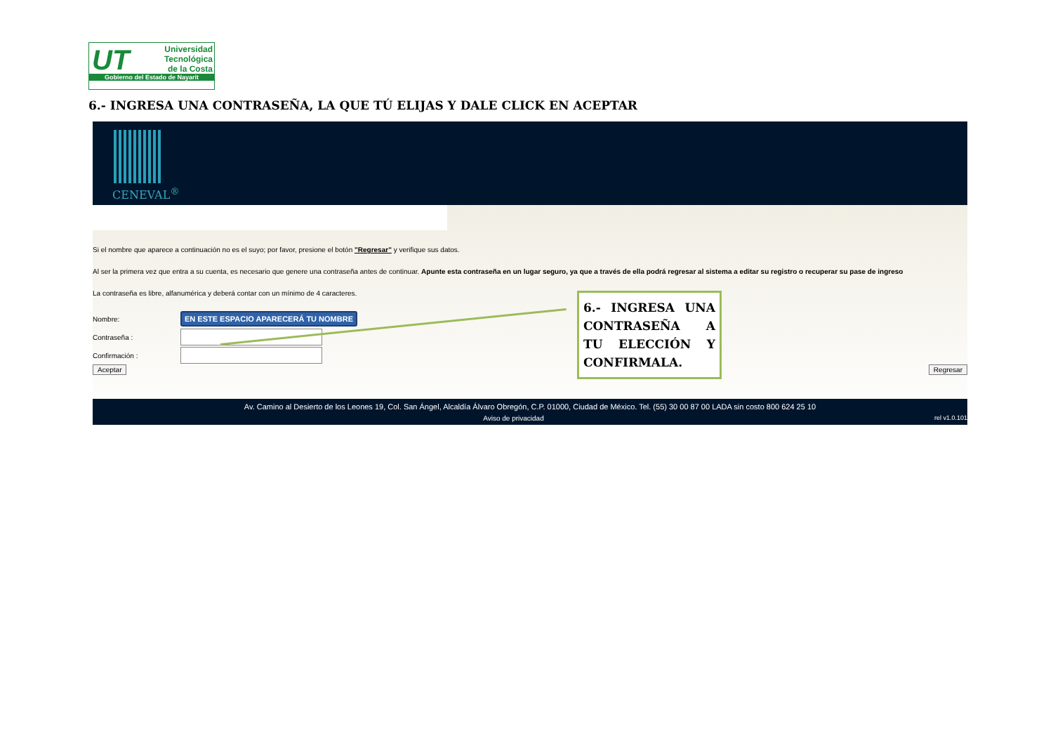UT
Universidad
Tecnológica
de la Costa
Gobierno del Estado de Nayarit
6.- INGRESA UNA CONTRASEÑA, LA QUE TÚ ELIJAS Y DALE CLICK EN ACEPTAR
CENEVAL<sup>®</sup>
Si el nombre que aparece a continuación no es el suyo; por favor, presione el botón "Regresar" y verifique sus datos.
Al ser la primera vez que entra a su cuenta, es necesario que genere una contraseña antes de continuar. Apunte esta contraseña en un lugar seguro, ya que a través de ella podrá regresar al sistema a editar su registro o recuperar su pase de ingreso
La contraseña es libre, alfanumérica y deberá contar con un mínimo de 4 caracteres.
Nombre: EN ESTE ESPACIO APARECERÁ TU NOMBRE
Contraseña :
Confirmación :
Aceptar Regresar
Av. Camino al Desierto de los Leones 19, Col. San Ángel, Alcaldía Álvaro Obregón, C.P. 01000, Ciudad de México. Tel. (55) 30 00 87 00 LADA sin costo 800 624 25 10
Aviso de privacidad rel v1.0.101
6.- INGRESA UNA CONTRASEÑA A TU ELECCIÓN Y CONFIRMALA.